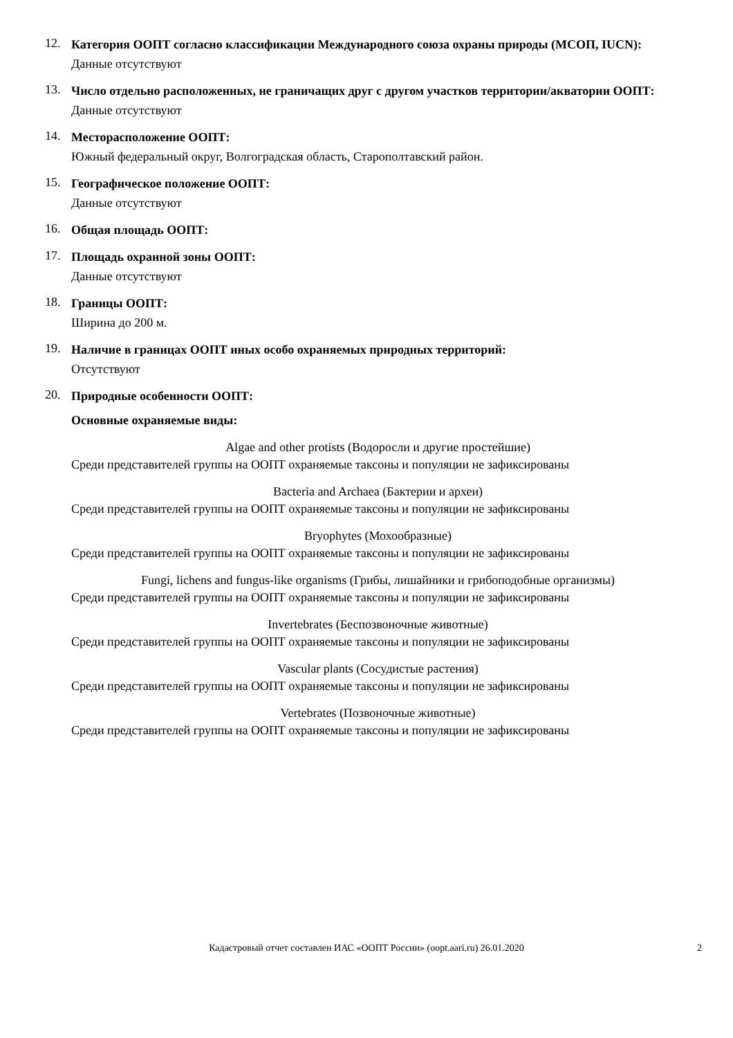12.
Категория ООПТ согласно классификации Международного союза охраны природы (МСОП, IUCN):
Данные отсутствуют
13.
Число отдельно расположенных, не граничащих друг с другом участков территории/акватории ООПТ:
Данные отсутствуют
14.
Месторасположение ООПТ:
Южный федеральный округ, Волгоградская область, Старополтавский район.
15.
Географическое положение ООПТ:
Данные отсутствуют
16.
Общая площадь ООПТ:
17.
Площадь охранной зоны ООПТ:
Данные отсутствуют
18.
Границы ООПТ:
Ширина до 200 м.
19.
Наличие в границах ООПТ иных особо охраняемых природных территорий:
Отсутствуют
20.
Природные особенности ООПТ:
Основные охраняемые виды:
Algae and other protists (Водоросли и другие простейшие)
Среди представителей группы на ООПТ охраняемые таксоны и популяции не зафиксированы
Bacteria and Archaea (Бактерии и археи)
Среди представителей группы на ООПТ охраняемые таксоны и популяции не зафиксированы
Bryophytes (Мохообразные)
Среди представителей группы на ООПТ охраняемые таксоны и популяции не зафиксированы
Fungi, lichens and fungus-like organisms (Грибы, лишайники и грибоподобные организмы)
Среди представителей группы на ООПТ охраняемые таксоны и популяции не зафиксированы
Invertebrates (Беспозвоночные животные)
Среди представителей группы на ООПТ охраняемые таксоны и популяции не зафиксированы
Vascular plants (Сосудистые растения)
Среди представителей группы на ООПТ охраняемые таксоны и популяции не зафиксированы
Vertebrates (Позвоночные животные)
Среди представителей группы на ООПТ охраняемые таксоны и популяции не зафиксированы
Кадастровый отчет составлен ИАС «ООПТ России» (oopt.aari.ru) 26.01.2020
2